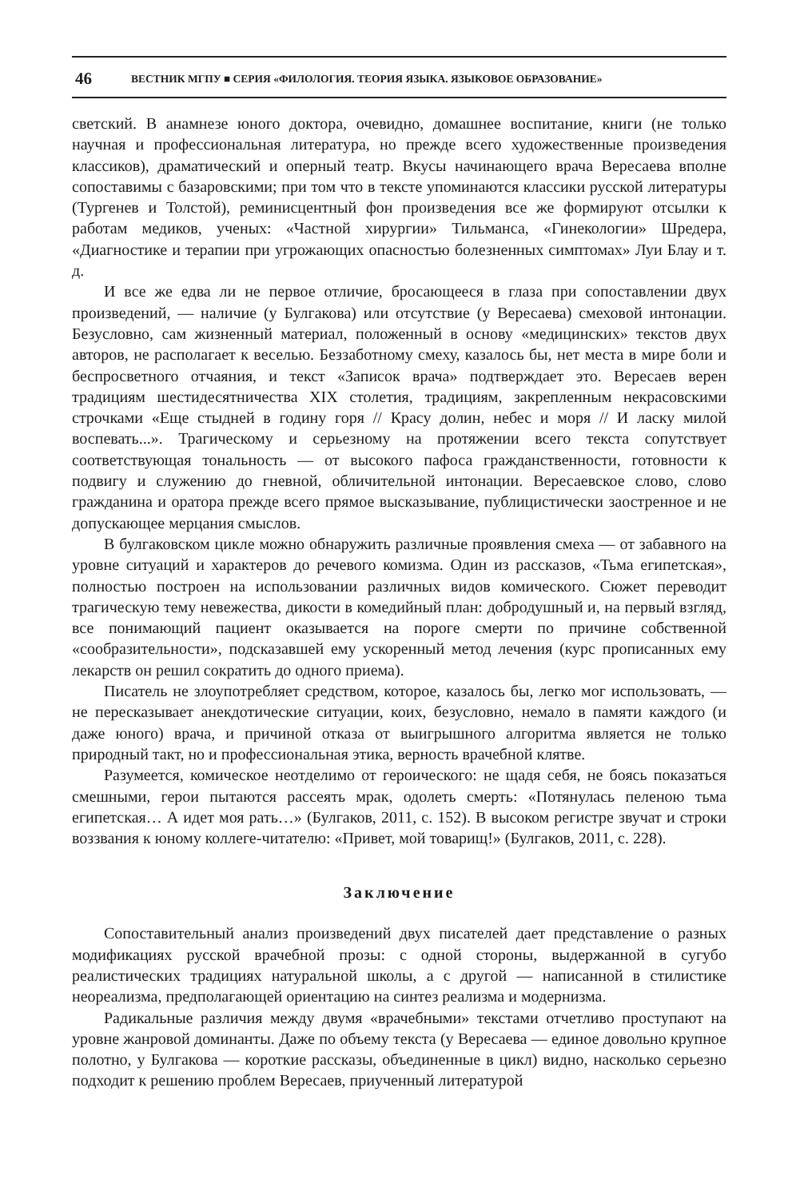46 ВЕСТНИК МГПУ ■ СЕРИЯ «ФИЛОЛОГИЯ. ТЕОРИЯ ЯЗЫКА. ЯЗЫКОВОЕ ОБРАЗОВАНИЕ»
светский. В анамнезе юного доктора, очевидно, домашнее воспитание, книги (не только научная и профессиональная литература, но прежде всего художественные произведения классиков), драматический и оперный театр. Вкусы начинающего врача Вересаева вполне сопоставимы с базаровскими; при том что в тексте упоминаются классики русской литературы (Тургенев и Толстой), реминисцентный фон произведения все же формируют отсылки к работам медиков, ученых: «Частной хирургии» Тильманса, «Гинекологии» Шредера, «Диагностике и терапии при угрожающих опасностью болезненных симптомах» Луи Блау и т. д.
И все же едва ли не первое отличие, бросающееся в глаза при сопоставлении двух произведений, — наличие (у Булгакова) или отсутствие (у Вересаева) смеховой интонации. Безусловно, сам жизненный материал, положенный в основу «медицинских» текстов двух авторов, не располагает к веселью. Беззаботному смеху, казалось бы, нет места в мире боли и беспросветного отчаяния, и текст «Записок врача» подтверждает это. Вересаев верен традициям шестидесятничества XIX столетия, традициям, закрепленным некрасовскими строчками «Еще стыдней в годину горя // Красу долин, небес и моря // И ласку милой воспевать...». Трагическому и серьезному на протяжении всего текста сопутствует соответствующая тональность — от высокого пафоса гражданственности, готовности к подвигу и служению до гневной, обличительной интонации. Вересаевское слово, слово гражданина и оратора прежде всего прямое высказывание, публицистически заостренное и не допускающее мерцания смыслов.
В булгаковском цикле можно обнаружить различные проявления смеха — от забавного на уровне ситуаций и характеров до речевого комизма. Один из рассказов, «Тьма египетская», полностью построен на использовании различных видов комического. Сюжет переводит трагическую тему невежества, дикости в комедийный план: добродушный и, на первый взгляд, все понимающий пациент оказывается на пороге смерти по причине собственной «сообразительности», подсказавшей ему ускоренный метод лечения (курс прописанных ему лекарств он решил сократить до одного приема).
Писатель не злоупотребляет средством, которое, казалось бы, легко мог использовать, — не пересказывает анекдотические ситуации, коих, безусловно, немало в памяти каждого (и даже юного) врача, и причиной отказа от выигрышного алгоритма является не только природный такт, но и профессиональная этика, верность врачебной клятве.
Разумеется, комическое неотделимо от героического: не щадя себя, не боясь показаться смешными, герои пытаются рассеять мрак, одолеть смерть: «Потянулась пеленою тьма египетская… А идет моя рать…» (Булгаков, 2011, с. 152). В высоком регистре звучат и строки воззвания к юному коллеге-читателю: «Привет, мой товарищ!» (Булгаков, 2011, с. 228).
Заключение
Сопоставительный анализ произведений двух писателей дает представление о разных модификациях русской врачебной прозы: с одной стороны, выдержанной в сугубо реалистических традициях натуральной школы, а с другой — написанной в стилистике неореализма, предполагающей ориентацию на синтез реализма и модернизма.
Радикальные различия между двумя «врачебными» текстами отчетливо проступают на уровне жанровой доминанты. Даже по объему текста (у Вересаева — единое довольно крупное полотно, у Булгакова — короткие рассказы, объединенные в цикл) видно, насколько серьезно подходит к решению проблем Вересаев, приученный литературой